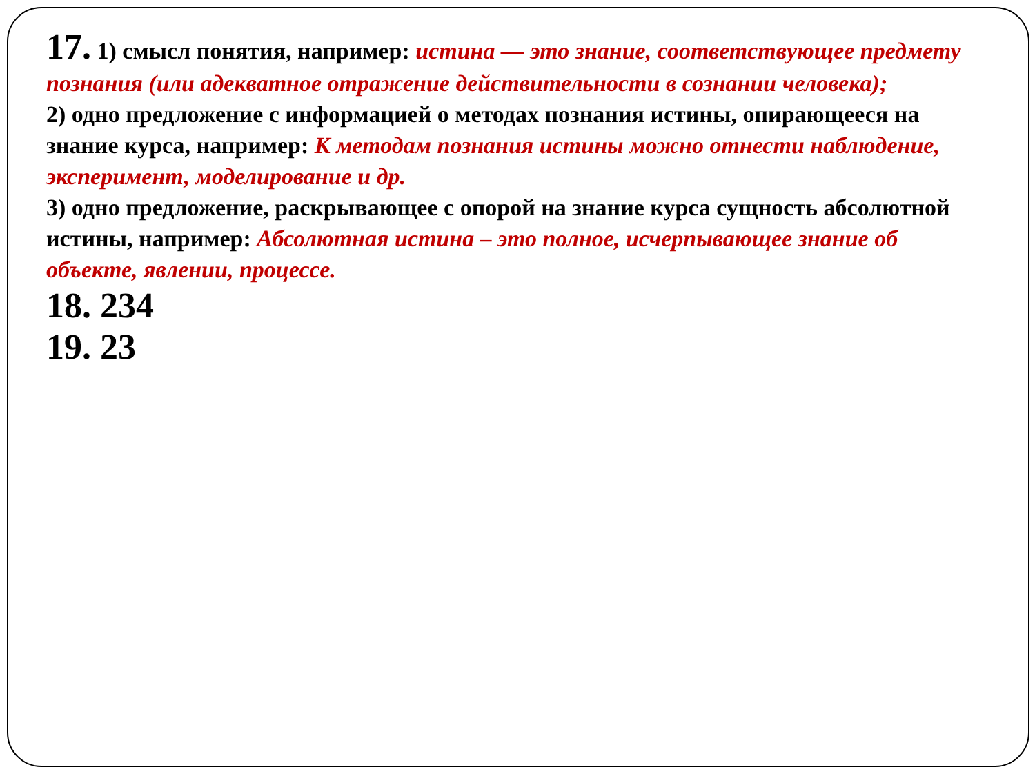17. 1) смысл понятия, например: истина — это знание, соответствующее предмету познания (или адекватное отражение действительности в сознании человека);
2) одно предложение с информацией о методах познания истины, опирающееся на знание курса, например: К методам познания истины можно отнести наблюдение, эксперимент, моделирование и др.
3) одно предложение, раскрывающее с опорой на знание курса сущность абсолютной истины, например: Абсолютная истина – это полное, исчерпывающее знание об объекте, явлении, процессе.
18. 234
19. 23